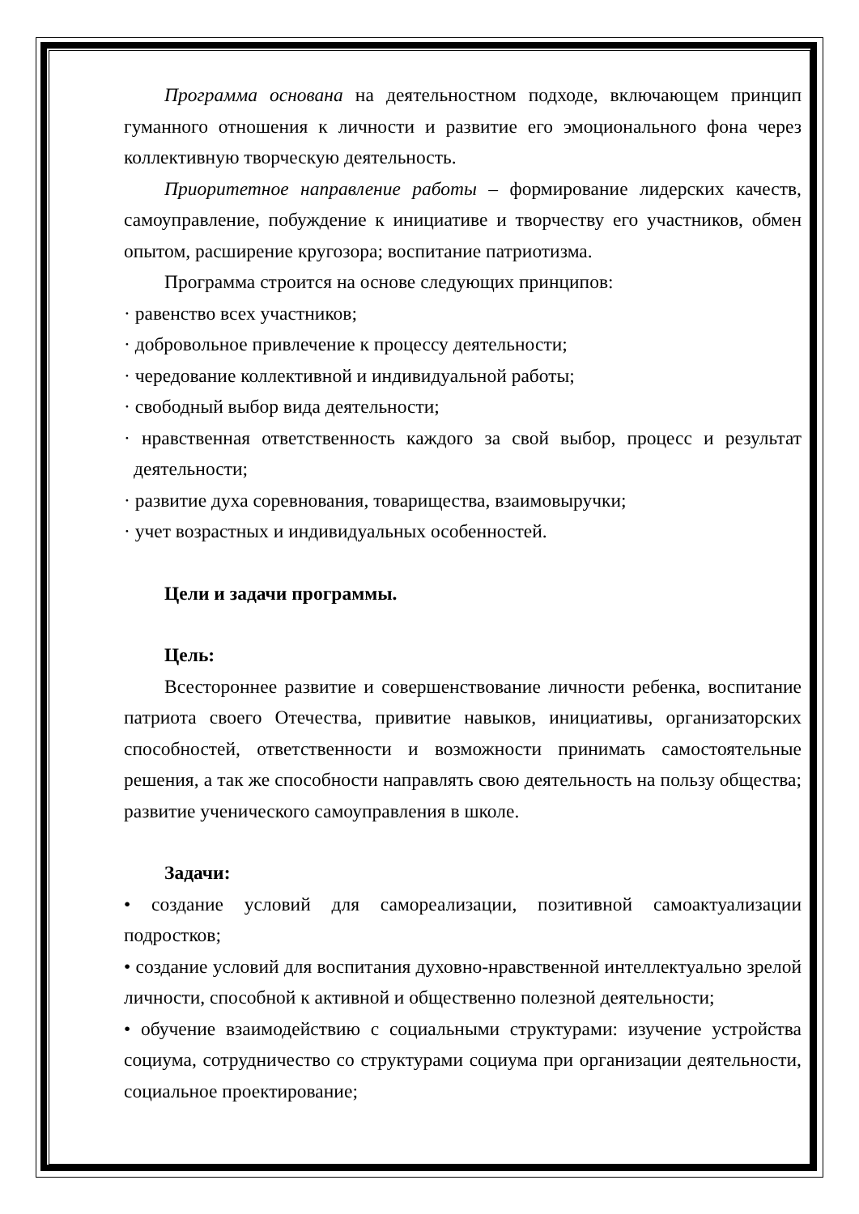Программа основана на деятельностном подходе, включающем принцип гуманного отношения к личности и развитие его эмоционального фона через коллективную творческую деятельность.
Приоритетное направление работы – формирование лидерских качеств, самоуправление, побуждение к инициативе и творчеству его участников, обмен опытом, расширение кругозора; воспитание патриотизма.
Программа строится на основе следующих принципов:
· равенство всех участников;
· добровольное привлечение к процессу деятельности;
· чередование коллективной и индивидуальной работы;
· свободный выбор вида деятельности;
· нравственная ответственность каждого за свой выбор, процесс и результат деятельности;
· развитие духа соревнования, товарищества, взаимовыручки;
· учет возрастных и индивидуальных особенностей.
Цели и задачи программы.
Цель:
Всестороннее развитие и совершенствование личности ребенка, воспитание патриота своего Отечества, привитие навыков, инициативы, организаторских способностей, ответственности и возможности принимать самостоятельные решения, а так же способности направлять свою деятельность на пользу общества; развитие ученического самоуправления в школе.
Задачи:
• создание условий для самореализации, позитивной самоактуализации подростков;
• создание условий для воспитания духовно-нравственной интеллектуально зрелой личности, способной к активной и общественно полезной деятельности;
• обучение взаимодействию с социальными структурами: изучение устройства социума, сотрудничество со структурами социума при организации деятельности, социальное проектирование;